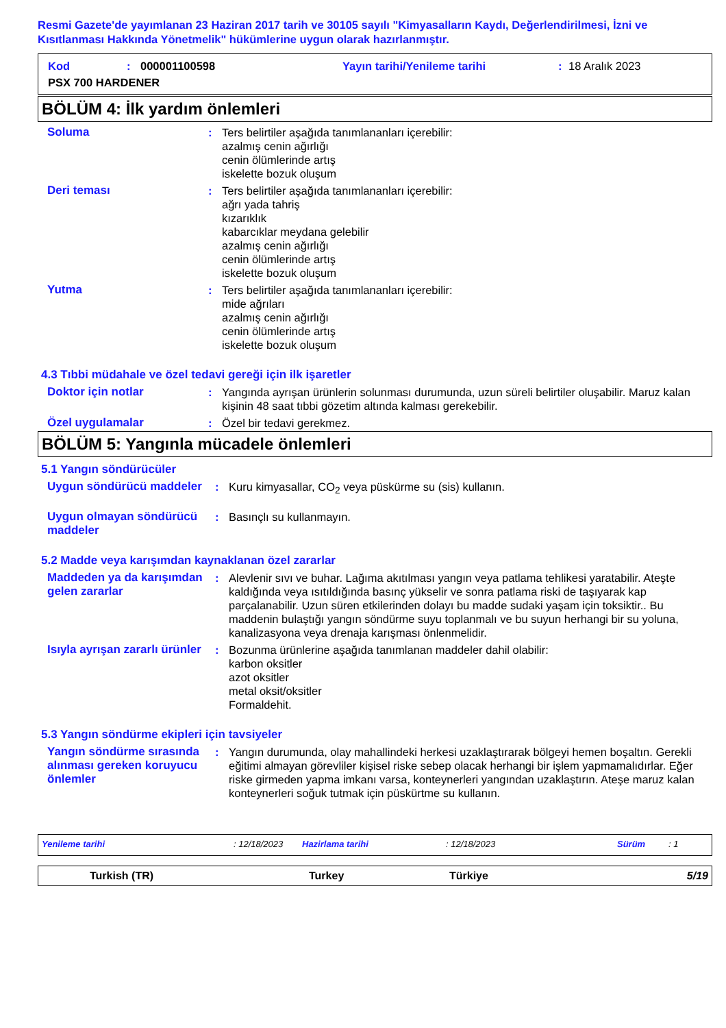Resmi Gazete'de yayımlanan 23 Haziran 2017 tarih ve 30105 sayılı "Kimyasalların Kaydı, Değerlendirilmesi, İzni ve Kısıtlanması Hakkında Yönetmelik" hükümlerine uygun olarak hazırlanmıştır.
Kod: 000001100598 Yayın tarihi/Yenileme tarihi: 18 Aralık 2023
PSX 700 HARDENER
BÖLÜM 4: İlk yardım önlemleri
Soluma : Ters belirtiler aşağıda tanımlananları içerebilir:
azalmış cenin ağırlığı
cenin ölümlerinde artış
iskelette bozuk oluşum
Deri teması : Ters belirtiler aşağıda tanımlananları içerebilir:
ağrı yada tahriş
kızarıklık
kabarcıklar meydana gelebilir
azalmış cenin ağırlığı
cenin ölümlerinde artış
iskelette bozuk oluşum
Yutma : Ters belirtiler aşağıda tanımlananları içerebilir:
mide ağrıları
azalmış cenin ağırlığı
cenin ölümlerinde artış
iskelette bozuk oluşum
4.3 Tıbbi müdahale ve özel tedavi gereği için ilk işaretler
Doktor için notlar : Yangında ayrışan ürünlerin solunması durumunda, uzun süreli belirtiler oluşabilir. Maruz kalan kişinin 48 saat tıbbi gözetim altında kalması gerekebilir.
Özel uygulamalar : Özel bir tedavi gerekmez.
BÖLÜM 5: Yangınla mücadele önlemleri
5.1 Yangın söndürücüler
Uygun söndürücü maddeler : Kuru kimyasallar, CO<sub>2</sub> veya püskürme su (sis) kullanın.
Uygun olmayan söndürücü maddeler
: Basınçlı su kullanmayın.
5.2 Madde veya karışımdan kaynaklanan özel zararlar
Maddeden ya da karışımdan gelen zararlar
: Alevlenir sıvı ve buhar. Lağıma akıtılması yangın veya patlama tehlikesi yaratabilir. Ateşte kaldığında veya ısıtıldığında basınç yükselir ve sonra patlama riski de taşıyarak kap parçalanabilir. Uzun süren etkilerinden dolayı bu madde sudaki yaşam için toksiktir.. Bu maddenin bulaştığı yangın söndürme suyu toplanmalı ve bu suyun herhangi bir su yoluna, kanalizasyona veya drenaja karışması önlenmelidir.
Isıyla ayrışan zararlı ürünler
: Bozunma ürünlerine aşağıda tanımlanan maddeler dahil olabilir:
karbon oksitler
azot oksitler
metal oksit/oksitler
Formaldehit.
5.3 Yangın söndürme ekipleri için tavsiyeler
Yangın söndürme sırasında alınması gereken koruyucu önlemler
: Yangın durumunda, olay mahallindeki herkesi uzaklaştırarak bölgeyi hemen boşaltın. Gerekli eğitimi almayan görevliler kişisel riske sebep olacak herhangi bir işlem yapmamalıdırlar. Eğer riske girmeden yapma imkanı varsa, konteynerleri yangından uzaklaştırın. Ateşe maruz kalan konteynerleri soğuk tutmak için püskürtme su kullanın.
Yenileme tarihi: 12/18/2023 Hazirlama tarihi: 12/18/2023 Sürüm: 1
Turkish (TR) Turkey Türkiye 5/19